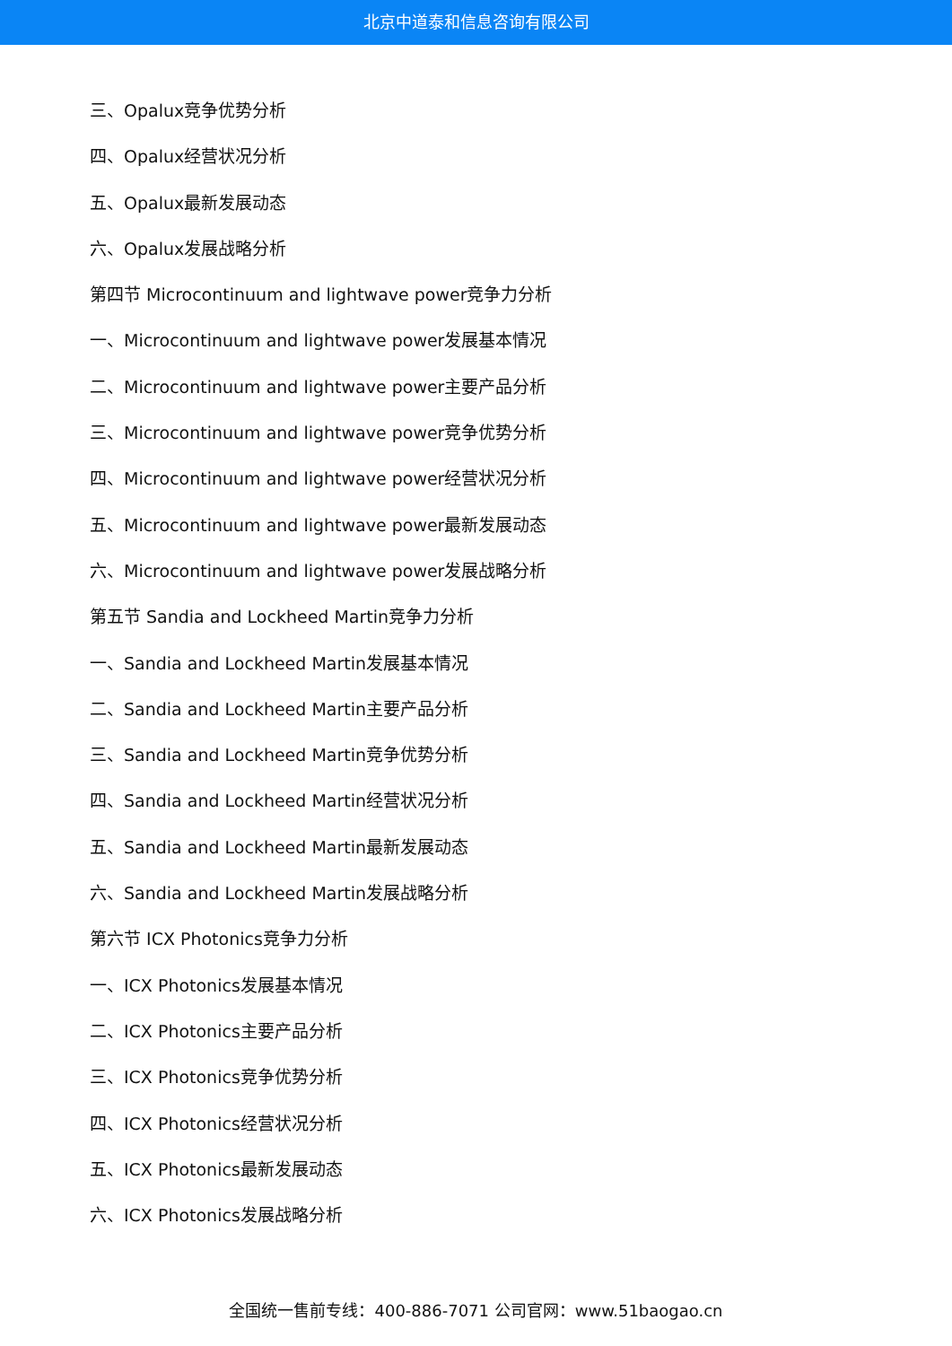北京中道泰和信息咨询有限公司
三、Opalux竞争优势分析
四、Opalux经营状况分析
五、Opalux最新发展动态
六、Opalux发展战略分析
第四节 Microcontinuum and lightwave power竞争力分析
一、Microcontinuum and lightwave power发展基本情况
二、Microcontinuum and lightwave power主要产品分析
三、Microcontinuum and lightwave power竞争优势分析
四、Microcontinuum and lightwave power经营状况分析
五、Microcontinuum and lightwave power最新发展动态
六、Microcontinuum and lightwave power发展战略分析
第五节 Sandia and Lockheed Martin竞争力分析
一、Sandia and Lockheed Martin发展基本情况
二、Sandia and Lockheed Martin主要产品分析
三、Sandia and Lockheed Martin竞争优势分析
四、Sandia and Lockheed Martin经营状况分析
五、Sandia and Lockheed Martin最新发展动态
六、Sandia and Lockheed Martin发展战略分析
第六节 ICX Photonics竞争力分析
一、ICX Photonics发展基本情况
二、ICX Photonics主要产品分析
三、ICX Photonics竞争优势分析
四、ICX Photonics经营状况分析
五、ICX Photonics最新发展动态
六、ICX Photonics发展战略分析
全国统一售前专线：400-886-7071 公司官网：www.51baogao.cn